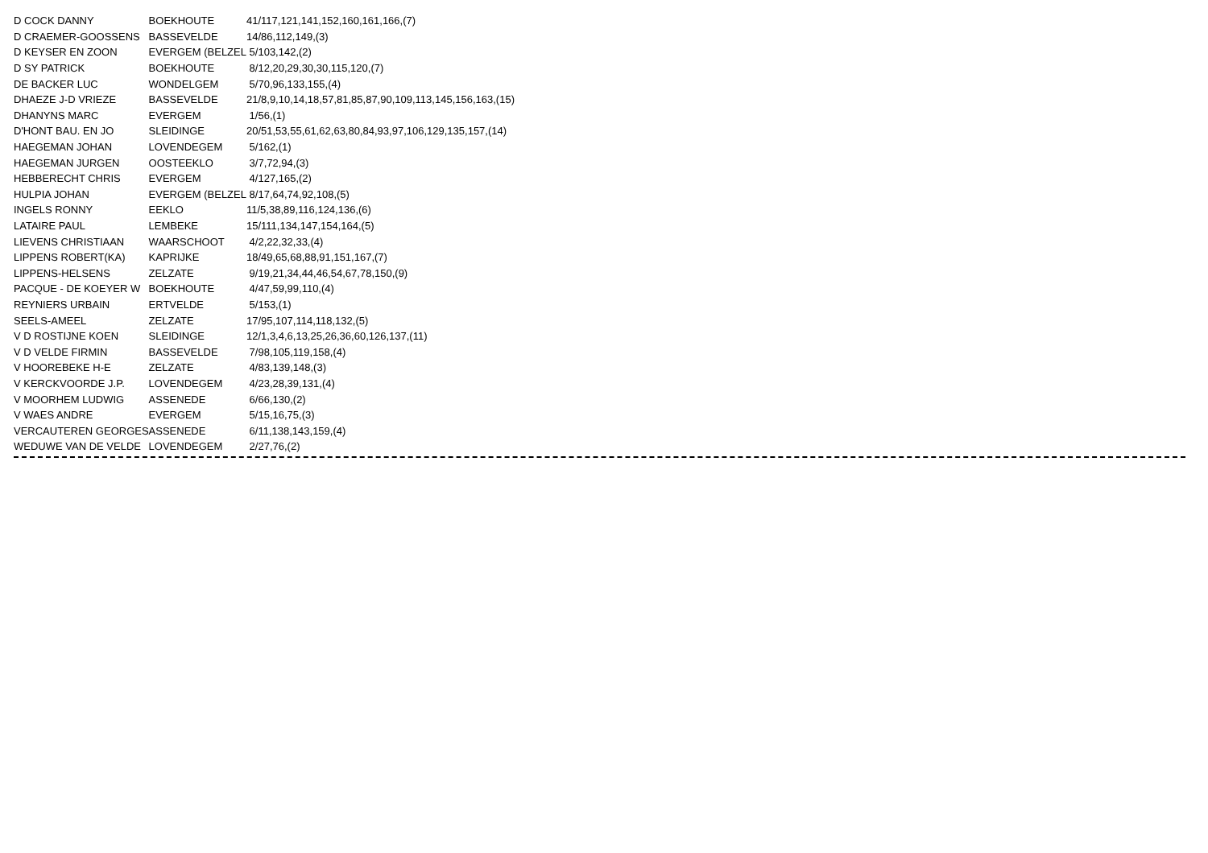| D COCK DANNY | BOEKHOUTE | 41/117,121,141,152,160,161,166,(7) |
| D CRAEMER-GOOSSENS | BASSEVELDE | 14/86,112,149,(3) |
| D KEYSER EN ZOON | EVERGEM (BELZEL | 5/103,142,(2) |
| D SY PATRICK | BOEKHOUTE | 8/12,20,29,30,30,115,120,(7) |
| DE BACKER LUC | WONDELGEM | 5/70,96,133,155,(4) |
| DHAEZE J-D VRIEZE | BASSEVELDE | 21/8,9,10,14,18,57,81,85,87,90,109,113,145,156,163,(15) |
| DHANYNS MARC | EVERGEM | 1/56,(1) |
| D'HONT BAU. EN JO | SLEIDINGE | 20/51,53,55,61,62,63,80,84,93,97,106,129,135,157,(14) |
| HAEGEMAN JOHAN | LOVENDEGEM | 5/162,(1) |
| HAEGEMAN JURGEN | OOSTEEKLO | 3/7,72,94,(3) |
| HEBBERECHT CHRIS | EVERGEM | 4/127,165,(2) |
| HULPIA JOHAN | EVERGEM (BELZEL | 8/17,64,74,92,108,(5) |
| INGELS RONNY | EEKLO | 11/5,38,89,116,124,136,(6) |
| LATAIRE PAUL | LEMBEKE | 15/111,134,147,154,164,(5) |
| LIEVENS CHRISTIAAN | WAARSCHOOT | 4/2,22,32,33,(4) |
| LIPPENS ROBERT(KA) | KAPRIJKE | 18/49,65,68,88,91,151,167,(7) |
| LIPPENS-HELSENS | ZELZATE | 9/19,21,34,44,46,54,67,78,150,(9) |
| PACQUE - DE KOEYER W | BOEKHOUTE | 4/47,59,99,110,(4) |
| REYNIERS URBAIN | ERTVELDE | 5/153,(1) |
| SEELS-AMEEL | ZELZATE | 17/95,107,114,118,132,(5) |
| V D ROSTIJNE KOEN | SLEIDINGE | 12/1,3,4,6,13,25,26,36,60,126,137,(11) |
| V D VELDE FIRMIN | BASSEVELDE | 7/98,105,119,158,(4) |
| V HOOREBEKE H-E | ZELZATE | 4/83,139,148,(3) |
| V KERCKVOORDE J.P. | LOVENDEGEM | 4/23,28,39,131,(4) |
| V MOORHEM LUDWIG | ASSENEDE | 6/66,130,(2) |
| V WAES ANDRE | EVERGEM | 5/15,16,75,(3) |
| VERCAUTEREN GEORGES | ASSENEDE | 6/11,138,143,159,(4) |
| WEDUWE VAN DE VELDE | LOVENDEGEM | 2/27,76,(2) |